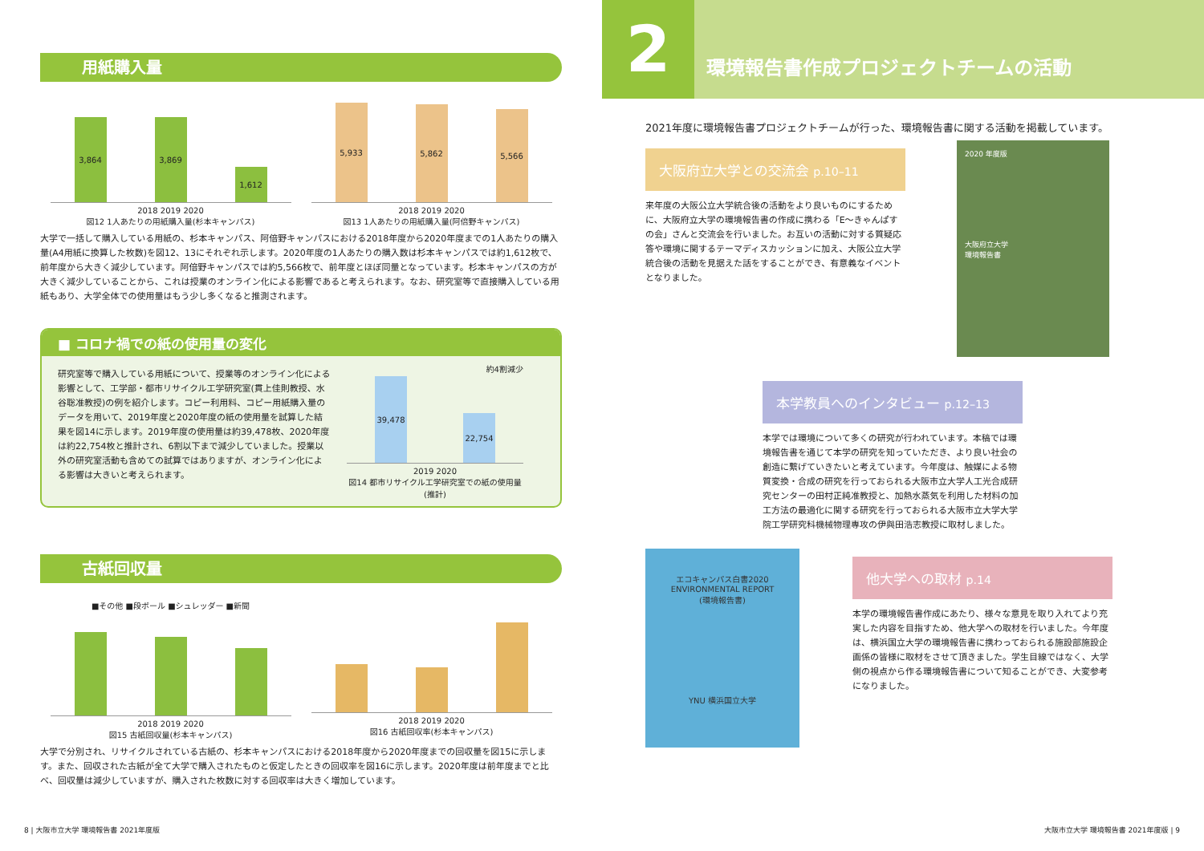用紙購入量
3,864
3,869
1,612
2018 2019 2020
図12 1人あたりの用紙購入量(杉本キャンパス)
5,933
5,862
5,566
2018 2019 2020
図13 1人あたりの用紙購入量(阿倍野キャンパス)
大学で一括して購入している用紙の、杉本キャンパス、阿倍野キャンパスにおける2018年度から2020年度までの1人あたりの購入量(A4用紙に換算した枚数)を図12、13にそれぞれ示します。2020年度の1人あたりの購入数は杉本キャンパスでは約1,612枚で、前年度から大きく減少しています。阿倍野キャンパスでは約5,566枚で、前年度とほぼ同量となっています。杉本キャンパスの方が大きく減少していることから、これは授業のオンライン化による影響であると考えられます。なお、研究室等で直接購入している用紙もあり、大学全体での使用量はもう少し多くなると推測されます。
■ コロナ禍での紙の使用量の変化
研究室等で購入している用紙について、授業等のオンライン化による影響として、工学部・都市リサイクル工学研究室(貫上佳則教授、水谷聡准教授)の例を紹介します。コピー利用料、コピー用紙購入量のデータを用いて、2019年度と2020年度の紙の使用量を試算した結果を図14に示します。2019年度の使用量は約39,478枚、2020年度は約22,754枚と推計され、6割以下まで減少していました。授業以外の研究室活動も含めての試算ではありますが、オンライン化による影響は大きいと考えられます。
約4割減少
39,478
22,754
2019 2020
図14 都市リサイクル工学研究室での紙の使用量(推計)
古紙回収量
■その他 ■段ボール ■シュレッダー ■新聞
2018 2019 2020
図15 古紙回収量(杉本キャンパス)
2018 2019 2020
図16 古紙回収率(杉本キャンパス)
大学で分別され、リサイクルされている古紙の、杉本キャンパスにおける2018年度から2020年度までの回収量を図15に示します。また、回収された古紙が全て大学で購入されたものと仮定したときの回収率を図16に示します。2020年度は前年度までと比べ、回収量は減少していますが、購入された枚数に対する回収率は大きく増加しています。
8 | 大阪市立大学 環境報告書 2021年度版
2
環境報告書作成プロジェクトチームの活動
2021年度に環境報告書プロジェクトチームが行った、環境報告書に関する活動を掲載しています。
大阪府立大学との交流会 p.10–11
来年度の大阪公立大学統合後の活動をより良いものにするために、大阪府立大学の環境報告書の作成に携わる「E～きゃんぱすの会」さんと交流会を行いました。お互いの活動に対する質疑応答や環境に関するテーマディスカッションに加え、大阪公立大学統合後の活動を見据えた話をすることができ、有意義なイベントとなりました。
2020 年度版
大阪府立大学
環境報告書
本学教員へのインタビュー p.12–13
本学では環境について多くの研究が行われています。本稿では環境報告書を通じて本学の研究を知っていただき、より良い社会の創造に繋げていきたいと考えています。今年度は、触媒による物質変換・合成の研究を行っておられる大阪市立大学人工光合成研究センターの田村正純准教授と、加熱水蒸気を利用した材料の加工方法の最適化に関する研究を行っておられる大阪市立大学大学院工学研究科機械物理専攻の伊與田浩志教授に取材しました。
エコキャンパス白書2020
ENVIRONMENTAL REPORT
(環境報告書)
YNU 横浜国立大学
他大学への取材 p.14
本学の環境報告書作成にあたり、様々な意見を取り入れてより充実した内容を目指すため、他大学への取材を行いました。今年度は、横浜国立大学の環境報告書に携わっておられる施設部施設企画係の皆様に取材をさせて頂きました。学生目線ではなく、大学側の視点から作る環境報告書について知ることができ、大変参考になりました。
大阪市立大学 環境報告書 2021年度版 | 9